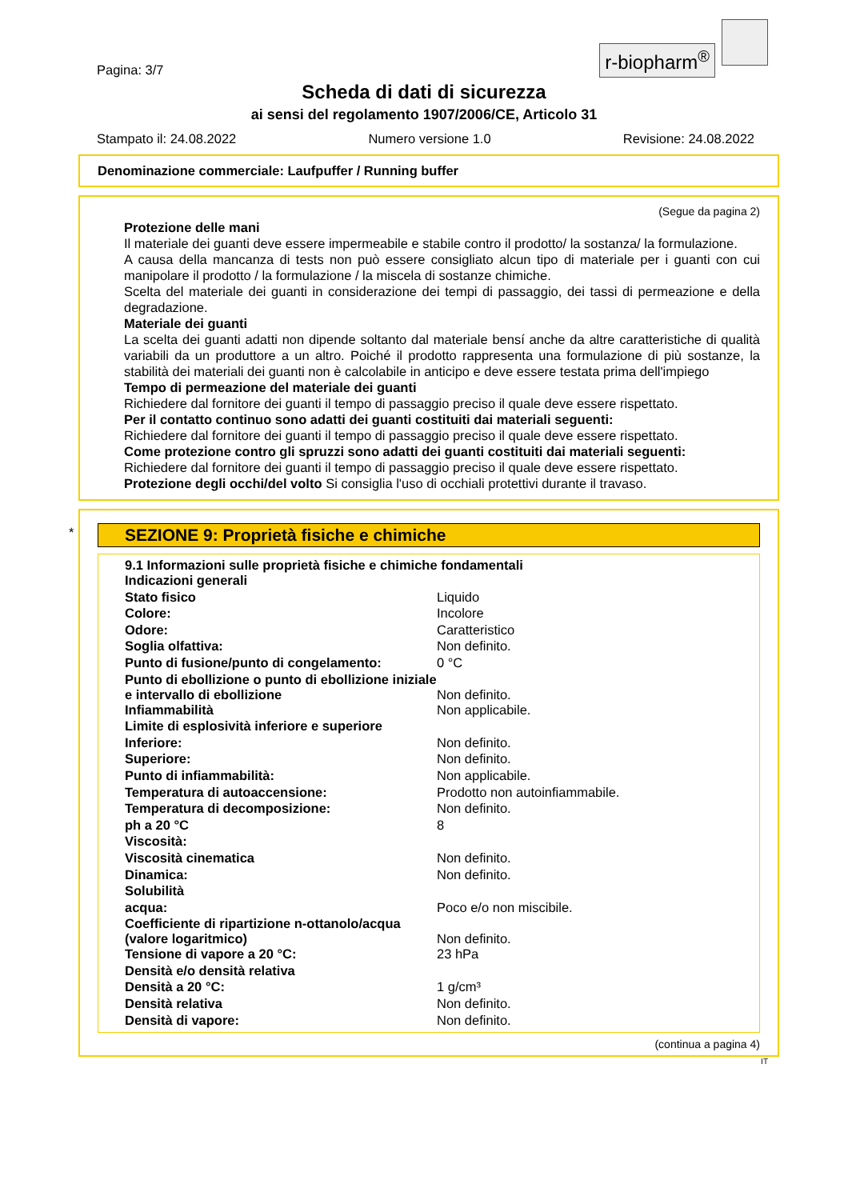r-biopharm<sup>®</sup>
Pagina: 3/7
Scheda di dati di sicurezza
ai sensi del regolamento 1907/2006/CE, Articolo 31
Stampato il: 24.08.2022 Numero versione 1.0 Revisione: 24.08.2022
Denominazione commerciale: Laufpuffer / Running buffer
(Segue da pagina 2)
Protezione delle mani
Il materiale dei guanti deve essere impermeabile e stabile contro il prodotto/ la sostanza/ la formulazione.
A causa della mancanza di tests non può essere consigliato alcun tipo di materiale per i guanti con cui manipolare il prodotto / la formulazione / la miscela di sostanze chimiche.
Scelta del materiale dei guanti in considerazione dei tempi di passaggio, dei tassi di permeazione e della degradazione.
Materiale dei guanti
La scelta dei guanti adatti non dipende soltanto dal materiale bensí anche da altre caratteristiche di qualità variabili da un produttore a un altro. Poiché il prodotto rappresenta una formulazione di più sostanze, la stabilità dei materiali dei guanti non è calcolabile in anticipo e deve essere testata prima dell'impiego
Tempo di permeazione del materiale dei guanti
Richiedere dal fornitore dei guanti il tempo di passaggio preciso il quale deve essere rispettato.
Per il contatto continuo sono adatti dei guanti costituiti dai materiali seguenti:
Richiedere dal fornitore dei guanti il tempo di passaggio preciso il quale deve essere rispettato.
Come protezione contro gli spruzzi sono adatti dei guanti costituiti dai materiali seguenti:
Richiedere dal fornitore dei guanti il tempo di passaggio preciso il quale deve essere rispettato.
Protezione degli occhi/del volto Si consiglia l'uso di occhiali protettivi durante il travaso.
*
SEZIONE 9: Proprietà fisiche e chimiche
9.1 Informazioni sulle proprietà fisiche e chimiche fondamentali
| Indicazioni generali | |
| Stato fisico | Liquido |
| Colore: | Incolore |
| Odore: | Caratteristico |
| Soglia olfattiva: | Non definito. |
| Punto di fusione/punto di congelamento: | 0 °C |
| Punto di ebollizione o punto di ebollizione iniziale e intervallo di ebollizione | Non definito. |
| Infiammabilità | Non applicabile. |
| Limite di esplosività inferiore e superiore | |
| Inferiore: | Non definito. |
| Superiore: | Non definito. |
| Punto di infiammabilità: | Non applicabile. |
| Temperatura di autoaccensione: | Prodotto non autoinfiammabile. |
| Temperatura di decomposizione: | Non definito. |
| ph a 20 °C | 8 |
| Viscosità: | |
| Viscosità cinematica | Non definito. |
| Dinamica: | Non definito. |
| Solubilità | |
| acqua: | Poco e/o non miscibile. |
| Coefficiente di ripartizione n-ottanolo/acqua (valore logaritmico) | Non definito. |
| Tensione di vapore a 20 °C: | 23 hPa |
| Densità e/o densità relativa | |
| Densità a 20 °C: | 1 g/cm³ |
| Densità relativa | Non definito. |
| Densità di vapore: | Non definito. |
(continua a pagina 4)
IT